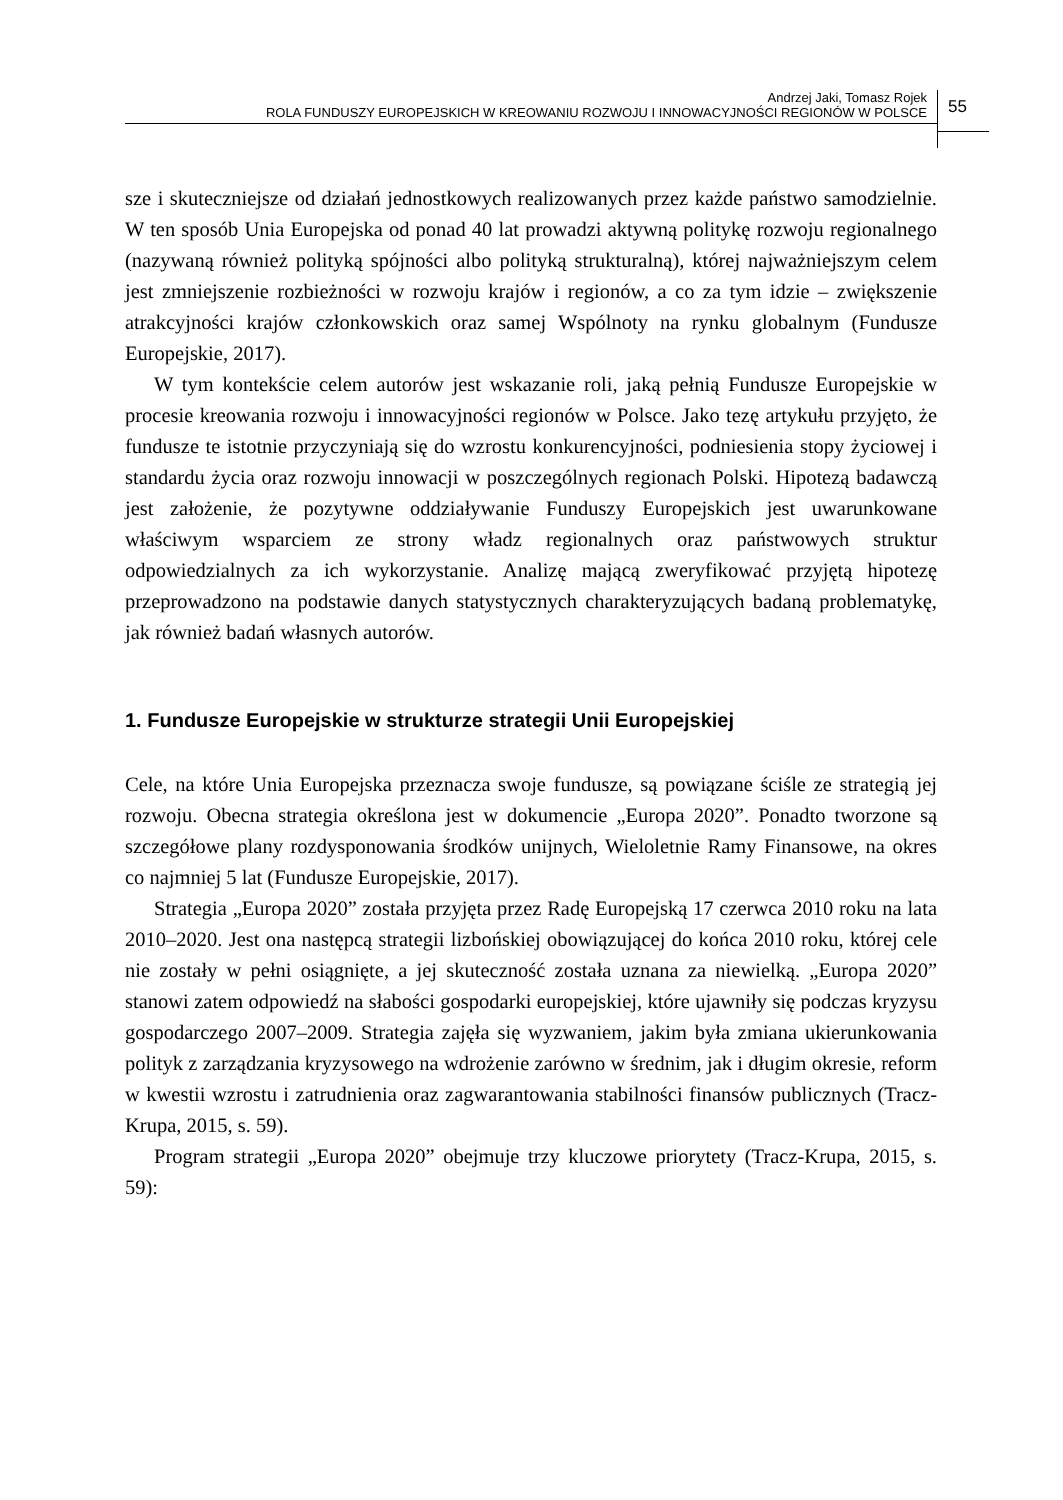Andrzej Jaki, Tomasz Rojek
ROLA FUNDUSZY EUROPEJSKICH W KREOWANIU ROZWOJU I INNOWACYJNOŚCI REGIONÓW W POLSCE
55
sze i skuteczniejsze od działań jednostkowych realizowanych przez każde państwo samodzielnie. W ten sposób Unia Europejska od ponad 40 lat prowadzi aktywną politykę rozwoju regionalnego (nazywaną również polityką spójności albo polityką strukturalną), której najważniejszym celem jest zmniejszenie rozbieżności w rozwoju krajów i regionów, a co za tym idzie – zwiększenie atrakcyjności krajów członkowskich oraz samej Wspólnoty na rynku globalnym (Fundusze Europejskie, 2017).
W tym kontekście celem autorów jest wskazanie roli, jaką pełnią Fundusze Europejskie w procesie kreowania rozwoju i innowacyjności regionów w Polsce. Jako tezę artykułu przyjęto, że fundusze te istotnie przyczyniają się do wzrostu konkurencyjności, podniesienia stopy życiowej i standardu życia oraz rozwoju innowacji w poszczególnych regionach Polski. Hipotezą badawczą jest założenie, że pozytywne oddziaływanie Funduszy Europejskich jest uwarunkowane właściwym wsparciem ze strony władz regionalnych oraz państwowych struktur odpowiedzialnych za ich wykorzystanie. Analizę mającą zweryfikować przyjętą hipotezę przeprowadzono na podstawie danych statystycznych charakteryzujących badaną problematykę, jak również badań własnych autorów.
1. Fundusze Europejskie w strukturze strategii Unii Europejskiej
Cele, na które Unia Europejska przeznacza swoje fundusze, są powiązane ściśle ze strategią jej rozwoju. Obecna strategia określona jest w dokumencie „Europa 2020”. Ponadto tworzone są szczegółowe plany rozdysponowania środków unijnych, Wieloletnie Ramy Finansowe, na okres co najmniej 5 lat (Fundusze Europejskie, 2017).
Strategia „Europa 2020” została przyjęta przez Radę Europejską 17 czerwca 2010 roku na lata 2010–2020. Jest ona następcą strategii lizbońskiej obowiązującej do końca 2010 roku, której cele nie zostały w pełni osiągnięte, a jej skuteczność została uznana za niewielką. „Europa 2020” stanowi zatem odpowiedź na słabości gospodarki europejskiej, które ujawniły się podczas kryzysu gospodarczego 2007–2009. Strategia zajęła się wyzwaniem, jakim była zmiana ukierunkowania polityk z zarządzania kryzysowego na wdrożenie zarówno w średnim, jak i długim okresie, reform w kwestii wzrostu i zatrudnienia oraz zagwarantowania stabilności finansów publicznych (Tracz-Krupa, 2015, s. 59).
Program strategii „Europa 2020” obejmuje trzy kluczowe priorytety (Tracz-Krupa, 2015, s. 59):